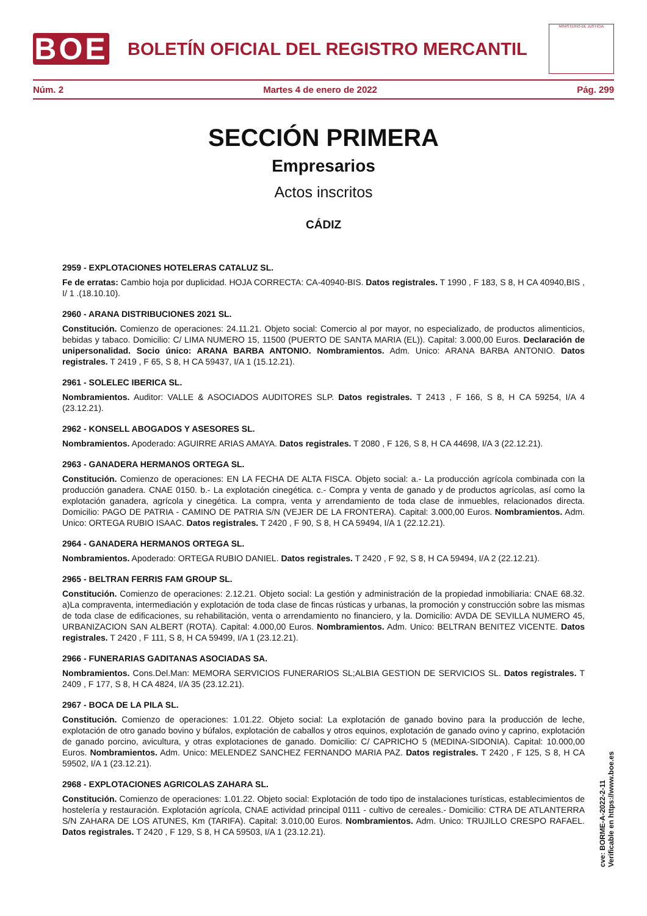BOE
BOLETÍN OFICIAL DEL REGISTRO MERCANTIL
MINISTERIO DE JUSTICIA
Núm. 2 Martes 4 de enero de 2022 Pág. 299
SECCIÓN PRIMERA
Empresarios
Actos inscritos
CÁDIZ
2959 - EXPLOTACIONES HOTELERAS CATALUZ SL.
Fe de erratas: Cambio hoja por duplicidad. HOJA CORRECTA: CA-40940-BIS. Datos registrales. T 1990 , F 183, S 8, H CA 40940,BIS , I/ 1 .(18.10.10).
2960 - ARANA DISTRIBUCIONES 2021 SL.
Constitución. Comienzo de operaciones: 24.11.21. Objeto social: Comercio al por mayor, no especializado, de productos alimenticios, bebidas y tabaco. Domicilio: C/ LIMA NUMERO 15, 11500 (PUERTO DE SANTA MARIA (EL)). Capital: 3.000,00 Euros. Declaración de unipersonalidad. Socio único: ARANA BARBA ANTONIO. Nombramientos. Adm. Unico: ARANA BARBA ANTONIO. Datos registrales. T 2419 , F 65, S 8, H CA 59437, I/A 1 (15.12.21).
2961 - SOLELEC IBERICA SL.
Nombramientos. Auditor: VALLE & ASOCIADOS AUDITORES SLP. Datos registrales. T 2413 , F 166, S 8, H CA 59254, I/A 4 (23.12.21).
2962 - KONSELL ABOGADOS Y ASESORES SL.
Nombramientos. Apoderado: AGUIRRE ARIAS AMAYA. Datos registrales. T 2080 , F 126, S 8, H CA 44698, I/A 3 (22.12.21).
2963 - GANADERA HERMANOS ORTEGA SL.
Constitución. Comienzo de operaciones: EN LA FECHA DE ALTA FISCA. Objeto social: a.- La producción agrícola combinada con la producción ganadera. CNAE 0150. b.- La explotación cinegética. c.- Compra y venta de ganado y de productos agrícolas, así como la explotación ganadera, agrícola y cinegética. La compra, venta y arrendamiento de toda clase de inmuebles, relacionados directa. Domicilio: PAGO DE PATRIA - CAMINO DE PATRIA S/N (VEJER DE LA FRONTERA). Capital: 3.000,00 Euros. Nombramientos. Adm. Unico: ORTEGA RUBIO ISAAC. Datos registrales. T 2420 , F 90, S 8, H CA 59494, I/A 1 (22.12.21).
2964 - GANADERA HERMANOS ORTEGA SL.
Nombramientos. Apoderado: ORTEGA RUBIO DANIEL. Datos registrales. T 2420 , F 92, S 8, H CA 59494, I/A 2 (22.12.21).
2965 - BELTRAN FERRIS FAM GROUP SL.
Constitución. Comienzo de operaciones: 2.12.21. Objeto social: La gestión y administración de la propiedad inmobiliaria: CNAE 68.32. a)La compraventa, intermediación y explotación de toda clase de fincas rústicas y urbanas, la promoción y construcción sobre las mismas de toda clase de edificaciones, su rehabilitación, venta o arrendamiento no financiero, y la. Domicilio: AVDA DE SEVILLA NUMERO 45, URBANIZACION SAN ALBERT (ROTA). Capital: 4.000,00 Euros. Nombramientos. Adm. Unico: BELTRAN BENITEZ VICENTE. Datos registrales. T 2420 , F 111, S 8, H CA 59499, I/A 1 (23.12.21).
2966 - FUNERARIAS GADITANAS ASOCIADAS SA.
Nombramientos. Cons.Del.Man: MEMORA SERVICIOS FUNERARIOS SL;ALBIA GESTION DE SERVICIOS SL. Datos registrales. T 2409 , F 177, S 8, H CA 4824, I/A 35 (23.12.21).
2967 - BOCA DE LA PILA SL.
Constitución. Comienzo de operaciones: 1.01.22. Objeto social: La explotación de ganado bovino para la producción de leche, explotación de otro ganado bovino y búfalos, explotación de caballos y otros equinos, explotación de ganado ovino y caprino, explotación de ganado porcino, avicultura, y otras explotaciones de ganado. Domicilio: C/ CAPRICHO 5 (MEDINA-SIDONIA). Capital: 10.000,00 Euros. Nombramientos. Adm. Unico: MELENDEZ SANCHEZ FERNANDO MARIA PAZ. Datos registrales. T 2420 , F 125, S 8, H CA 59502, I/A 1 (23.12.21).
2968 - EXPLOTACIONES AGRICOLAS ZAHARA SL.
Constitución. Comienzo de operaciones: 1.01.22. Objeto social: Explotación de todo tipo de instalaciones turísticas, establecimientos de hostelería y restauración. Explotación agrícola, CNAE actividad principal 0111 - cultivo de cereales.- Domicilio: CTRA DE ATLANTERRA S/N ZAHARA DE LOS ATUNES, Km (TARIFA). Capital: 3.010,00 Euros. Nombramientos. Adm. Unico: TRUJILLO CRESPO RAFAEL. Datos registrales. T 2420 , F 129, S 8, H CA 59503, I/A 1 (23.12.21).
cve: BORME-A-2022-2-11
Verificable en https://www.boe.es